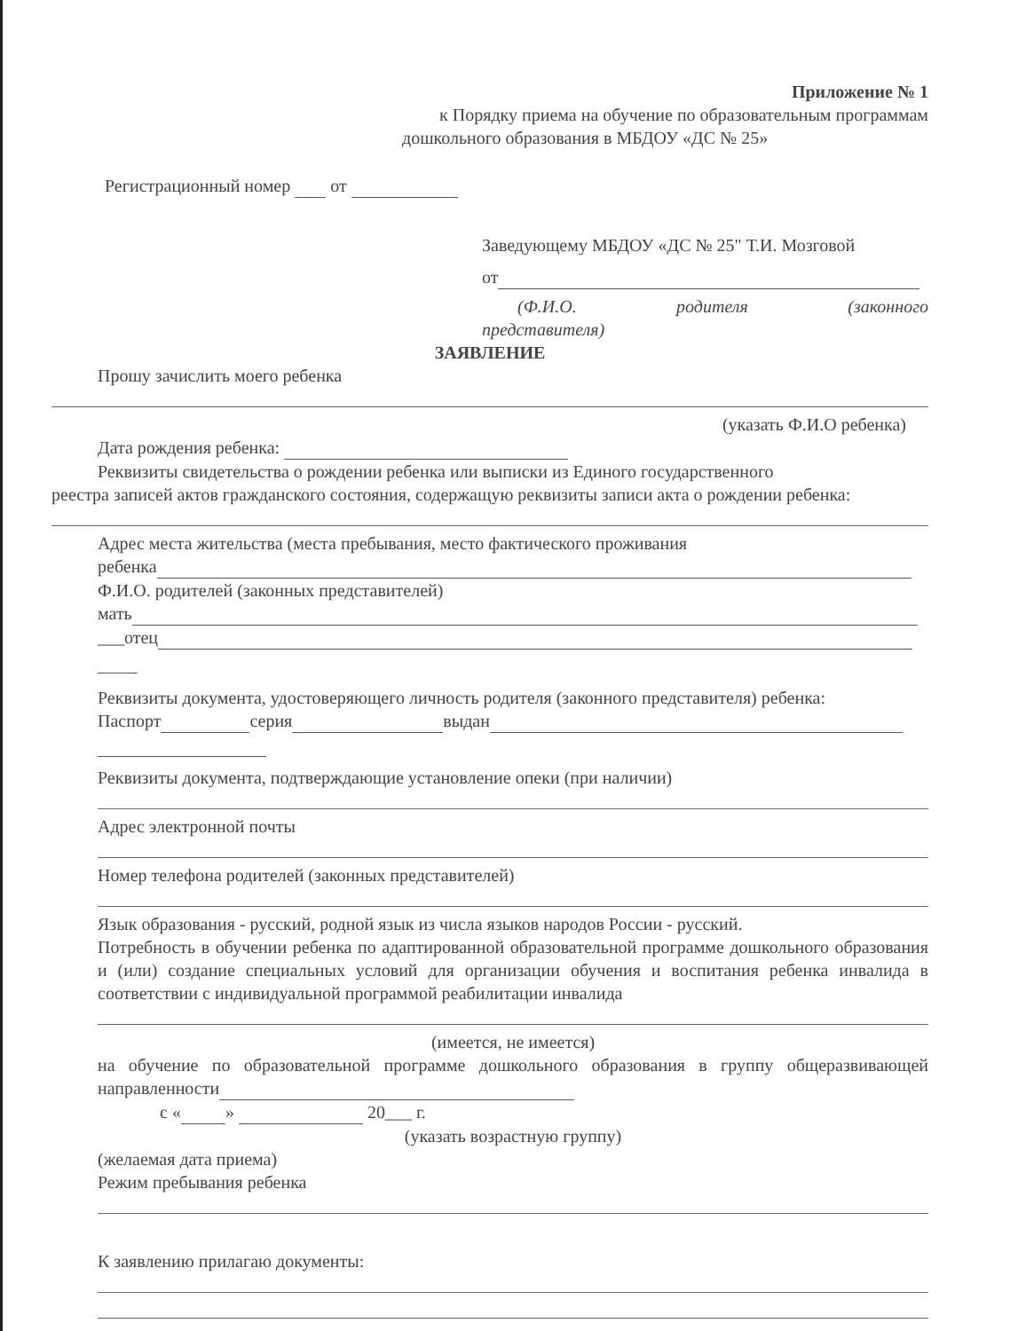Приложение № 1
к Порядку приема на обучение по образовательным программам
дошкольного образования в МБДОУ «ДС № 25»
Регистрационный номер от
Заведующему МБДОУ «ДС № 25" Т.И. Мозговой
от
(Ф.И.О. родителя (законного
представителя)
ЗАЯВЛЕНИЕ
Прошу зачислить моего ребенка
(указать Ф.И.О ребенка)
Дата рождения ребенка:
Реквизиты свидетельства о рождении ребенка или выписки из Единого государственного
реестра записей актов гражданского состояния, содержащую реквизиты записи акта о рождении ребенка:
Адрес места жительства (места пребывания, место фактического проживания
ребенка
Ф.И.О. родителей (законных представителей)
мать
___отец
Реквизиты документа, удостоверяющего личность родителя (законного представителя) ребенка:
Паспорт серия выдан
Реквизиты документа, подтверждающие установление опеки (при наличии)
Адрес электронной почты
Номер телефона родителей (законных представителей)
Язык образования - русский, родной язык из числа языков народов России - русский.
Потребность в обучении ребенка по адаптированной образовательной программе дошкольного образования и (или) создание специальных условий для организации обучения и воспитания ребенка инвалида в соответствии с индивидуальной программой реабилитации инвалида
(имеется, не имеется)
на обучение по образовательной программе дошкольного образования в группу общеразвивающей направленности
с « » 20___ г.
(указать возрастную группу)
(желаемая дата приема)
Режим пребывания ребенка
К заявлению прилагаю документы: